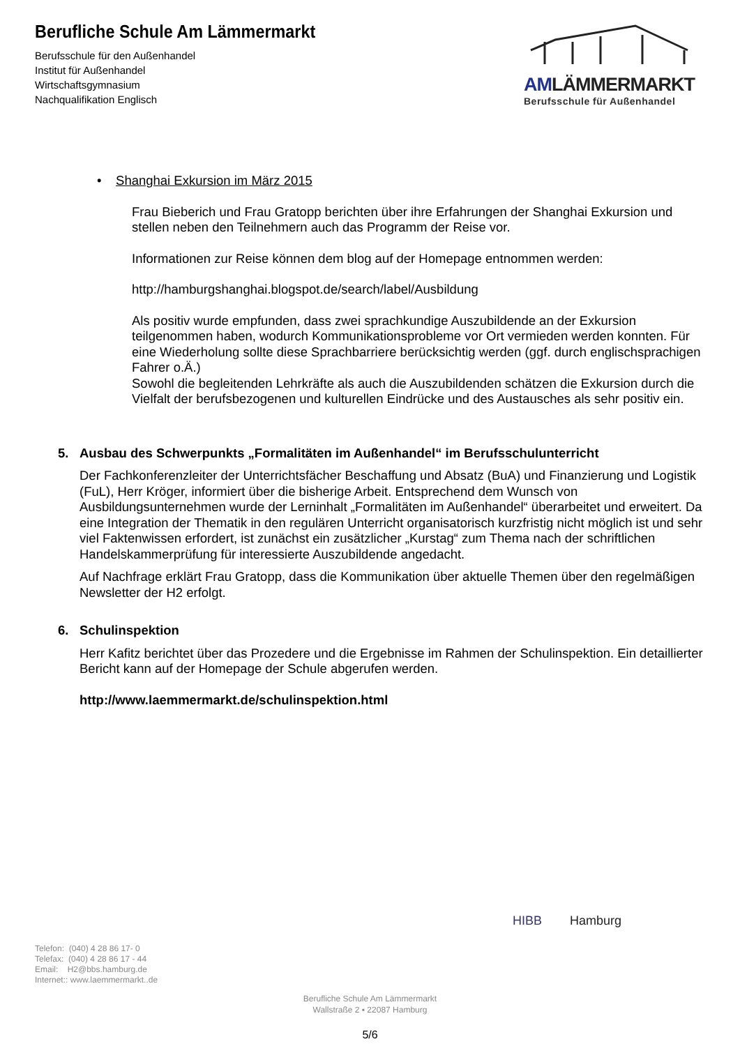Berufliche Schule Am Lämmermarkt
Berufsschule für den Außenhandel
Institut für Außenhandel
Wirtschaftsgymnasium
Nachqualifikation Englisch
AMLÄMMERMARKT
Berufsschule für Außenhandel
• Shanghai Exkursion im März 2015
Frau Bieberich und Frau Gratopp berichten über ihre Erfahrungen der Shanghai Exkursion und stellen neben den Teilnehmern auch das Programm der Reise vor.
Informationen zur Reise können dem blog auf der Homepage entnommen werden:
http://hamburgshanghai.blogspot.de/search/label/Ausbildung
Als positiv wurde empfunden, dass zwei sprachkundige Auszubildende an der Exkursion teilgenommen haben, wodurch Kommunikationsprobleme vor Ort vermieden werden konnten. Für eine Wiederholung sollte diese Sprachbarriere berücksichtig werden (ggf. durch englischsprachigen Fahrer o.Ä.)
Sowohl die begleitenden Lehrkräfte als auch die Auszubildenden schätzen die Exkursion durch die Vielfalt der berufsbezogenen und kulturellen Eindrücke und des Austausches als sehr positiv ein.
5. Ausbau des Schwerpunkts „Formalitäten im Außenhandel“ im Berufsschulunterricht
Der Fachkonferenzleiter der Unterrichtsfächer Beschaffung und Absatz (BuA) und Finanzierung und Logistik (FuL), Herr Kröger, informiert über die bisherige Arbeit. Entsprechend dem Wunsch von Ausbildungsunternehmen wurde der Lerninhalt „Formalitäten im Außenhandel“ überarbeitet und erweitert. Da eine Integration der Thematik in den regulären Unterricht organisatorisch kurzfristig nicht möglich ist und sehr viel Faktenwissen erfordert, ist zunächst ein zusätzlicher „Kurstag“ zum Thema nach der schriftlichen Handelskammerprüfung für interessierte Auszubildende angedacht.
Auf Nachfrage erklärt Frau Gratopp, dass die Kommunikation über aktuelle Themen über den regelmäßigen Newsletter der H2 erfolgt.
6. Schulinspektion
Herr Kafitz berichtet über das Prozedere und die Ergebnisse im Rahmen der Schulinspektion. Ein detaillierter Bericht kann auf der Homepage der Schule abgerufen werden.
http://www.laemmermarkt.de/schulinspektion.html
HIBB Hamburg
Telefon: (040) 4 28 86 17- 0
Telefax: (040) 4 28 86 17 - 44
Email: H2@bbs.hamburg.de
Internet:: www.laemmermarkt..de
Berufliche Schule Am Lämmermarkt
Wallstraße 2 ▪ 22087 Hamburg
5/6